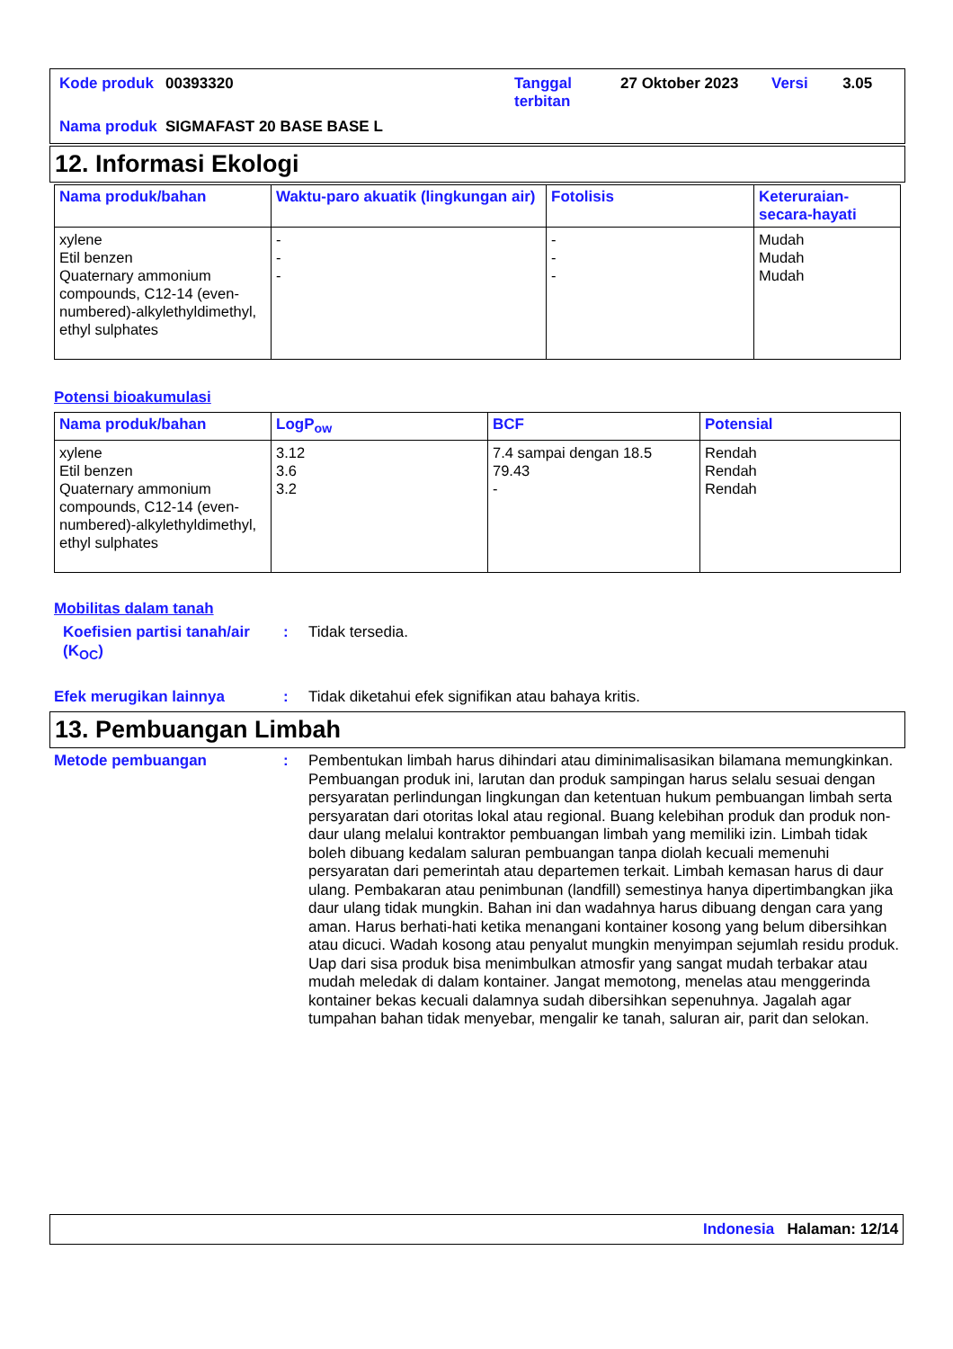| Kode produk | 00393320 | Tanggal terbitan | 27 Oktober 2023 | Versi | 3.05 |
| Nama produk | SIGMAFAST 20 BASE BASE L | | | | |
12. Informasi Ekologi
| Nama produk/bahan | Waktu-paro akuatik (lingkungan air) | Fotolisis | Keteruraian-secara-hayati |
| --- | --- | --- | --- |
| xylene Etil benzen Quaternary ammonium compounds, C12-14 (even-numbered)-alkylethyldimethyl, ethyl sulphates | - - - | - - - | Mudah Mudah Mudah |
Potensi bioakumulasi
| Nama produk/bahan | LogP<sub>ow</sub> | BCF | Potensial |
| --- | --- | --- | --- |
| xylene Etil benzen Quaternary ammonium compounds, C12-14 (even-numbered)-alkylethyldimethyl, ethyl sulphates | 3.12 3.6 3.2 | 7.4 sampai dengan 18.5 79.43 - | Rendah Rendah Rendah |
Mobilitas dalam tanah
Koefisien partisi tanah/air (K<sub>OC</sub>)
: Tidak tersedia.
Efek merugikan lainnya : Tidak diketahui efek signifikan atau bahaya kritis.
13. Pembuangan Limbah
Metode pembuangan : Pembentukan limbah harus dihindari atau diminimalisasikan bilamana memungkinkan. Pembuangan produk ini, larutan dan produk sampingan harus selalu sesuai dengan persyaratan perlindungan lingkungan dan ketentuan hukum pembuangan limbah serta persyaratan dari otoritas lokal atau regional. Buang kelebihan produk dan produk non-daur ulang melalui kontraktor pembuangan limbah yang memiliki izin. Limbah tidak boleh dibuang kedalam saluran pembuangan tanpa diolah kecuali memenuhi persyaratan dari pemerintah atau departemen terkait. Limbah kemasan harus di daur ulang. Pembakaran atau penimbunan (landfill) semestinya hanya dipertimbangkan jika daur ulang tidak mungkin. Bahan ini dan wadahnya harus dibuang dengan cara yang aman. Harus berhati-hati ketika menangani kontainer kosong yang belum dibersihkan atau dicuci. Wadah kosong atau penyalut mungkin menyimpan sejumlah residu produk. Uap dari sisa produk bisa menimbulkan atmosfir yang sangat mudah terbakar atau mudah meledak di dalam kontainer. Jangat memotong, menelas atau menggerinda kontainer bekas kecuali dalamnya sudah dibersihkan sepenuhnya. Jagalah agar tumpahan bahan tidak menyebar, mengalir ke tanah, saluran air, parit dan selokan.
Indonesia Halaman: 12/14